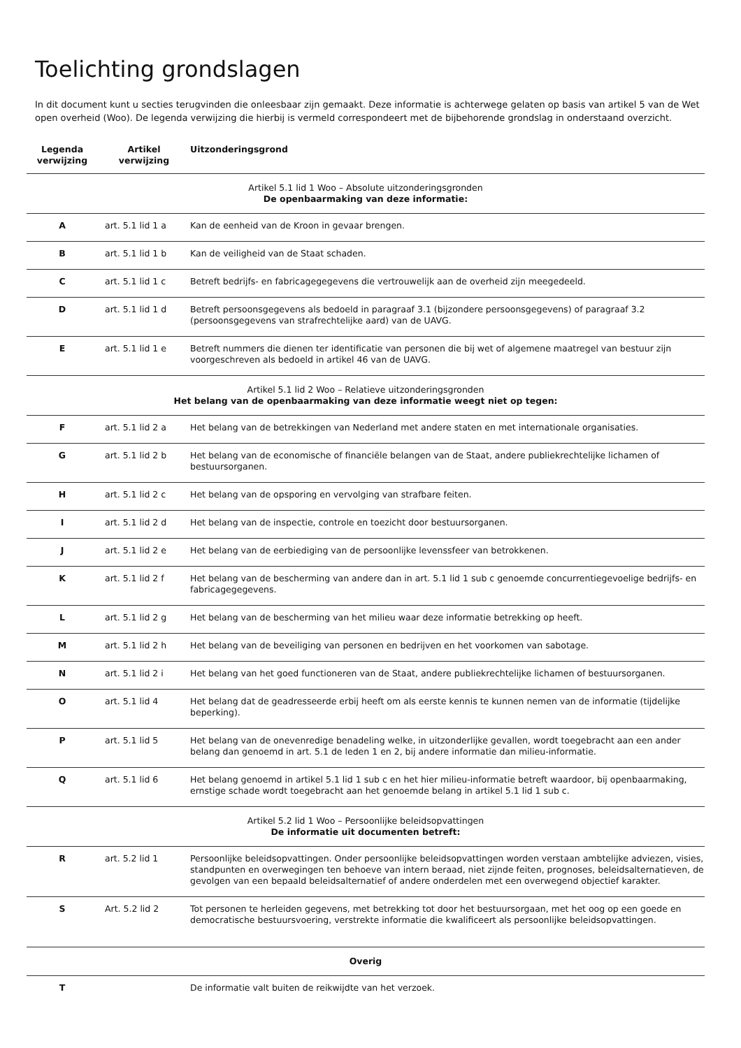Toelichting grondslagen
In dit document kunt u secties terugvinden die onleesbaar zijn gemaakt. Deze informatie is achterwege gelaten op basis van artikel 5 van de Wet open overheid (Woo). De legenda verwijzing die hierbij is vermeld correspondeert met de bijbehorende grondslag in onderstaand overzicht.
| Legenda verwijzing | Artikel verwijzing | Uitzonderingsgrond |
| --- | --- | --- |
| Artikel 5.1 lid 1 Woo – Absolute uitzonderingsgronden De openbaarmaking van deze informatie: | | |
| A | art. 5.1 lid 1 a | Kan de eenheid van de Kroon in gevaar brengen. |
| B | art. 5.1 lid 1 b | Kan de veiligheid van de Staat schaden. |
| C | art. 5.1 lid 1 c | Betreft bedrijfs- en fabricagegegevens die vertrouwelijk aan de overheid zijn meegedeeld. |
| D | art. 5.1 lid 1 d | Betreft persoonsgegevens als bedoeld in paragraaf 3.1 (bijzondere persoonsgegevens) of paragraaf 3.2 (persoonsgegevens van strafrechtelijke aard) van de UAVG. |
| E | art. 5.1 lid 1 e | Betreft nummers die dienen ter identificatie van personen die bij wet of algemene maatregel van bestuur zijn voorgeschreven als bedoeld in artikel 46 van de UAVG. |
| Artikel 5.1 lid 2 Woo – Relatieve uitzonderingsgronden Het belang van de openbaarmaking van deze informatie weegt niet op tegen: | | |
| F | art. 5.1 lid 2 a | Het belang van de betrekkingen van Nederland met andere staten en met internationale organisaties. |
| G | art. 5.1 lid 2 b | Het belang van de economische of financiële belangen van de Staat, andere publiekrechtelijke lichamen of bestuursorganen. |
| H | art. 5.1 lid 2 c | Het belang van de opsporing en vervolging van strafbare feiten. |
| I | art. 5.1 lid 2 d | Het belang van de inspectie, controle en toezicht door bestuursorganen. |
| J | art. 5.1 lid 2 e | Het belang van de eerbiediging van de persoonlijke levenssfeer van betrokkenen. |
| K | art. 5.1 lid 2 f | Het belang van de bescherming van andere dan in art. 5.1 lid 1 sub c genoemde concurrentiegevoelige bedrijfs- en fabricagegegevens. |
| L | art. 5.1 lid 2 g | Het belang van de bescherming van het milieu waar deze informatie betrekking op heeft. |
| M | art. 5.1 lid 2 h | Het belang van de beveiliging van personen en bedrijven en het voorkomen van sabotage. |
| N | art. 5.1 lid 2 i | Het belang van het goed functioneren van de Staat, andere publiekrechtelijke lichamen of bestuursorganen. |
| O | art. 5.1 lid 4 | Het belang dat de geadresseerde erbij heeft om als eerste kennis te kunnen nemen van de informatie (tijdelijke beperking). |
| P | art. 5.1 lid 5 | Het belang van de onevenredige benadeling welke, in uitzonderlijke gevallen, wordt toegebracht aan een ander belang dan genoemd in art. 5.1 de leden 1 en 2, bij andere informatie dan milieu-informatie. |
| Q | art. 5.1 lid 6 | Het belang genoemd in artikel 5.1 lid 1 sub c en het hier milieu-informatie betreft waardoor, bij openbaarmaking, ernstige schade wordt toegebracht aan het genoemde belang in artikel 5.1 lid 1 sub c. |
| Artikel 5.2 lid 1 Woo – Persoonlijke beleidsopvattingen De informatie uit documenten betreft: | | |
| R | art. 5.2 lid 1 | Persoonlijke beleidsopvattingen. Onder persoonlijke beleidsopvattingen worden verstaan ambtelijke adviezen, visies, standpunten en overwegingen ten behoeve van intern beraad, niet zijnde feiten, prognoses, beleidsalternatieven, de gevolgen van een bepaald beleidsalternatief of andere onderdelen met een overwegend objectief karakter. |
| S | Art. 5.2 lid 2 | Tot personen te herleiden gegevens, met betrekking tot door het bestuursorgaan, met het oog op een goede en democratische bestuursvoering, verstrekte informatie die kwalificeert als persoonlijke beleidsopvattingen. |
| Overig | | |
| T | | De informatie valt buiten de reikwijdte van het verzoek. |